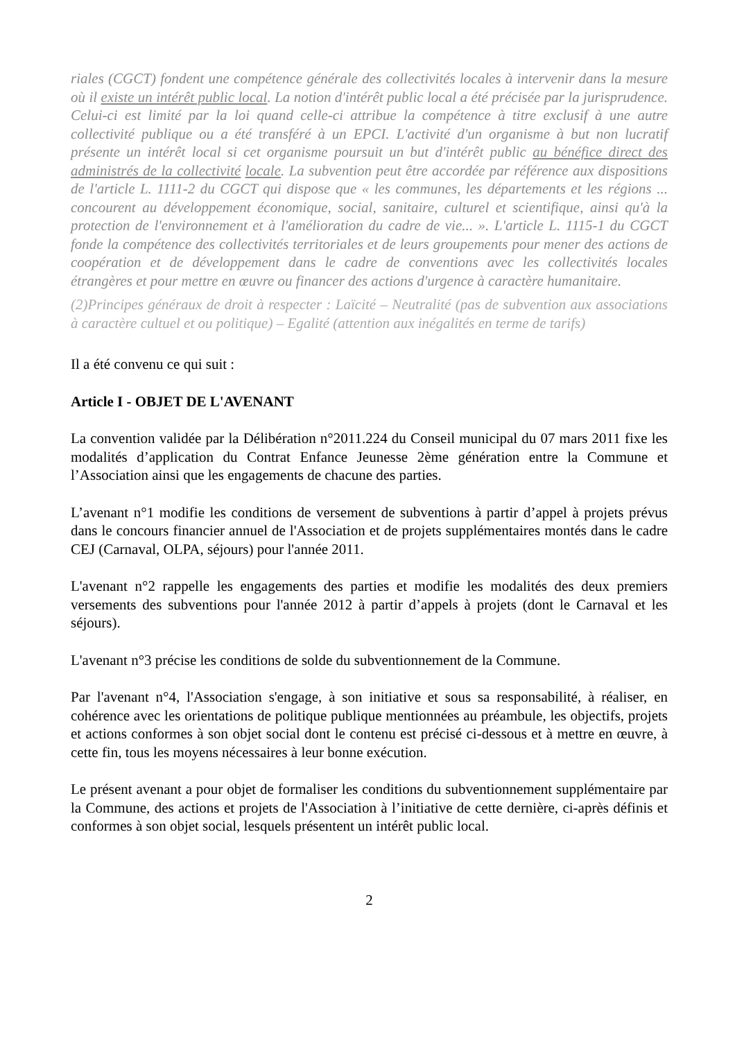riales (CGCT) fondent une compétence générale des collectivités locales à intervenir dans la mesure où il existe un intérêt public local. La notion d'intérêt public local a été précisée par la jurisprudence. Celui-ci est limité par la loi quand celle-ci attribue la compétence à titre exclusif à une autre collectivité publique ou a été transféré à un EPCI. L'activité d'un organisme à but non lucratif présente un intérêt local si cet organisme poursuit un but d'intérêt public au bénéfice direct des administrés de la collectivité locale. La subvention peut être accordée par référence aux dispositions de l'article L. 1111-2 du CGCT qui dispose que « les communes, les départements et les régions ... concourent au développement économique, social, sanitaire, culturel et scientifique, ainsi qu'à la protection de l'environnement et à l'amélioration du cadre de vie... ». L'article L. 1115-1 du CGCT fonde la compétence des collectivités territoriales et de leurs groupements pour mener des actions de coopération et de développement dans le cadre de conventions avec les collectivités locales étrangères et pour mettre en œuvre ou financer des actions d'urgence à caractère humanitaire.
(2)Principes généraux de droit à respecter : Laïcité – Neutralité (pas de subvention aux associations à caractère cultuel et ou politique) – Egalité (attention aux inégalités en terme de tarifs)
Il a été convenu ce qui suit :
Article I - OBJET DE L'AVENANT
La convention validée par la Délibération n°2011.224 du Conseil municipal du 07 mars 2011 fixe les modalités d’application du Contrat Enfance Jeunesse 2ème génération entre la Commune et l’Association ainsi que les engagements de chacune des parties.
L’avenant n°1 modifie les conditions de versement de subventions à partir d’appel à projets prévus dans le concours financier annuel de l'Association et de projets supplémentaires montés dans le cadre CEJ (Carnaval, OLPA, séjours) pour l'année 2011.
L'avenant n°2 rappelle les engagements des parties et modifie les modalités des deux premiers versements des subventions pour l'année 2012 à partir d’appels à projets (dont le Carnaval et les séjours).
L'avenant n°3 précise les conditions de solde du subventionnement de la Commune.
Par l'avenant n°4, l'Association s'engage, à son initiative et sous sa responsabilité, à réaliser, en cohérence avec les orientations de politique publique mentionnées au préambule, les objectifs, projets et actions conformes à son objet social dont le contenu est précisé ci-dessous et à mettre en œuvre, à cette fin, tous les moyens nécessaires à leur bonne exécution.
Le présent avenant a pour objet de formaliser les conditions du subventionnement supplémentaire par la Commune, des actions et projets de l'Association à l’initiative de cette dernière, ci-après définis et conformes à son objet social, lesquels présentent un intérêt public local.
2